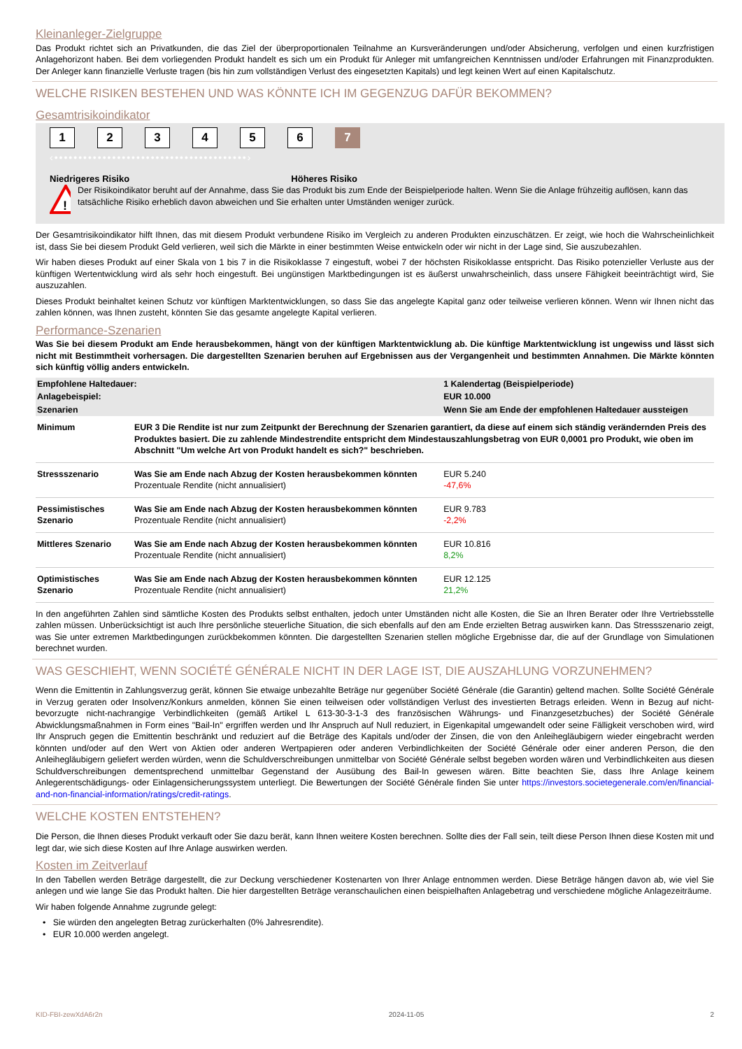Kleinanleger-Zielgruppe
Das Produkt richtet sich an Privatkunden, die das Ziel der überproportionalen Teilnahme an Kursveränderungen und/oder Absicherung, verfolgen und einen kurzfristigen Anlagehorizont haben. Bei dem vorliegenden Produkt handelt es sich um ein Produkt für Anleger mit umfangreichen Kenntnissen und/oder Erfahrungen mit Finanzprodukten. Der Anleger kann finanzielle Verluste tragen (bis hin zum vollständigen Verlust des eingesetzten Kapitals) und legt keinen Wert auf einen Kapitalschutz.
WELCHE RISIKEN BESTEHEN UND WAS KÖNNTE ICH IM GEGENZUG DAFÜR BEKOMMEN?
Gesamtrisikoindikator
123456 7
‹••••••••••••••••••••••••••••••••••••••••›
Niedrigeres Risiko Höheres Risiko
!
Der Risikoindikator beruht auf der Annahme, dass Sie das Produkt bis zum Ende der Beispielperiode halten. Wenn Sie die Anlage frühzeitig auflösen, kann das tatsächliche Risiko erheblich davon abweichen und Sie erhalten unter Umständen weniger zurück.
Der Gesamtrisikoindikator hilft Ihnen, das mit diesem Produkt verbundene Risiko im Vergleich zu anderen Produkten einzuschätzen. Er zeigt, wie hoch die Wahrscheinlichkeit ist, dass Sie bei diesem Produkt Geld verlieren, weil sich die Märkte in einer bestimmten Weise entwickeln oder wir nicht in der Lage sind, Sie auszubezahlen.
Wir haben dieses Produkt auf einer Skala von 1 bis 7 in die Risikoklasse 7 eingestuft, wobei 7 der höchsten Risikoklasse entspricht. Das Risiko potenzieller Verluste aus der künftigen Wertentwicklung wird als sehr hoch eingestuft. Bei ungünstigen Marktbedingungen ist es äußerst unwahrscheinlich, dass unsere Fähigkeit beeinträchtigt wird, Sie auszuzahlen.
Dieses Produkt beinhaltet keinen Schutz vor künftigen Marktentwicklungen, so dass Sie das angelegte Kapital ganz oder teilweise verlieren können. Wenn wir Ihnen nicht das zahlen können, was Ihnen zusteht, könnten Sie das gesamte angelegte Kapital verlieren.
Performance-Szenarien
Was Sie bei diesem Produkt am Ende herausbekommen, hängt von der künftigen Marktentwicklung ab. Die künftige Marktentwicklung ist ungewiss und lässt sich nicht mit Bestimmtheit vorhersagen. Die dargestellten Szenarien beruhen auf Ergebnissen aus der Vergangenheit und bestimmten Annahmen. Die Märkte könnten sich künftig völlig anders entwickeln.
| Empfohlene Haltedauer: | | 1 Kalendertag (Beispielperiode) |
| Anlagebeispiel: | | EUR 10.000 |
| Szenarien | | Wenn Sie am Ende der empfohlenen Haltedauer aussteigen |
| Minimum | EUR 3 Die Rendite ist nur zum Zeitpunkt der Berechnung der Szenarien garantiert, da diese auf einem sich ständig verändernden Preis des Produktes basiert. Die zu zahlende Mindestrendite entspricht dem Mindestauszahlungsbetrag von EUR 0,0001 pro Produkt, wie oben im Abschnitt "Um welche Art von Produkt handelt es sich?" beschrieben. | |
| Stressszenario | Was Sie am Ende nach Abzug der Kosten herausbekommen könnten Prozentuale Rendite (nicht annualisiert) | EUR 5.240 -47,6% |
| Pessimistisches Szenario | Was Sie am Ende nach Abzug der Kosten herausbekommen könnten Prozentuale Rendite (nicht annualisiert) | EUR 9.783 -2,2% |
| Mittleres Szenario | Was Sie am Ende nach Abzug der Kosten herausbekommen könnten Prozentuale Rendite (nicht annualisiert) | EUR 10.816 8,2% |
| Optimistisches Szenario | Was Sie am Ende nach Abzug der Kosten herausbekommen könnten Prozentuale Rendite (nicht annualisiert) | EUR 12.125 21,2% |
In den angeführten Zahlen sind sämtliche Kosten des Produkts selbst enthalten, jedoch unter Umständen nicht alle Kosten, die Sie an Ihren Berater oder Ihre Vertriebsstelle zahlen müssen. Unberücksichtigt ist auch Ihre persönliche steuerliche Situation, die sich ebenfalls auf den am Ende erzielten Betrag auswirken kann. Das Stressszenario zeigt, was Sie unter extremen Marktbedingungen zurückbekommen könnten. Die dargestellten Szenarien stellen mögliche Ergebnisse dar, die auf der Grundlage von Simulationen berechnet wurden.
WAS GESCHIEHT, WENN SOCIÉTÉ GÉNÉRALE NICHT IN DER LAGE IST, DIE AUSZAHLUNG VORZUNEHMEN?
Wenn die Emittentin in Zahlungsverzug gerät, können Sie etwaige unbezahlte Beträge nur gegenüber Société Générale (die Garantin) geltend machen. Sollte Société Générale in Verzug geraten oder Insolvenz/Konkurs anmelden, können Sie einen teilweisen oder vollständigen Verlust des investierten Betrags erleiden. Wenn in Bezug auf nicht-bevorzugte nicht-nachrangige Verbindlichkeiten (gemäß Artikel L 613-30-3-1-3 des französischen Währungs- und Finanzgesetzbuches) der Société Générale Abwicklungsmaßnahmen in Form eines "Bail-In" ergriffen werden und Ihr Anspruch auf Null reduziert, in Eigenkapital umgewandelt oder seine Fälligkeit verschoben wird, wird Ihr Anspruch gegen die Emittentin beschränkt und reduziert auf die Beträge des Kapitals und/oder der Zinsen, die von den Anleihegläubigern wieder eingebracht werden könnten und/oder auf den Wert von Aktien oder anderen Wertpapieren oder anderen Verbindlichkeiten der Société Générale oder einer anderen Person, die den Anleihegläubigern geliefert werden würden, wenn die Schuldverschreibungen unmittelbar von Société Générale selbst begeben worden wären und Verbindlichkeiten aus diesen Schuldverschreibungen dementsprechend unmittelbar Gegenstand der Ausübung des Bail-In gewesen wären. Bitte beachten Sie, dass Ihre Anlage keinem Anlegerentschädigungs- oder Einlagensicherungssystem unterliegt. Die Bewertungen der Société Générale finden Sie unter https://investors.societegenerale.com/en/financial-and-non-financial-information/ratings/credit-ratings.
WELCHE KOSTEN ENTSTEHEN?
Die Person, die Ihnen dieses Produkt verkauft oder Sie dazu berät, kann Ihnen weitere Kosten berechnen. Sollte dies der Fall sein, teilt diese Person Ihnen diese Kosten mit und legt dar, wie sich diese Kosten auf Ihre Anlage auswirken werden.
Kosten im Zeitverlauf
In den Tabellen werden Beträge dargestellt, die zur Deckung verschiedener Kostenarten von Ihrer Anlage entnommen werden. Diese Beträge hängen davon ab, wie viel Sie anlegen und wie lange Sie das Produkt halten. Die hier dargestellten Beträge veranschaulichen einen beispielhaften Anlagebetrag und verschiedene mögliche Anlagezeiträume.
Wir haben folgende Annahme zugrunde gelegt:
• Sie würden den angelegten Betrag zurückerhalten (0% Jahresrendite).
• EUR 10.000 werden angelegt.
KID-FBI-zewXdA6r2n 2024-11-05 2